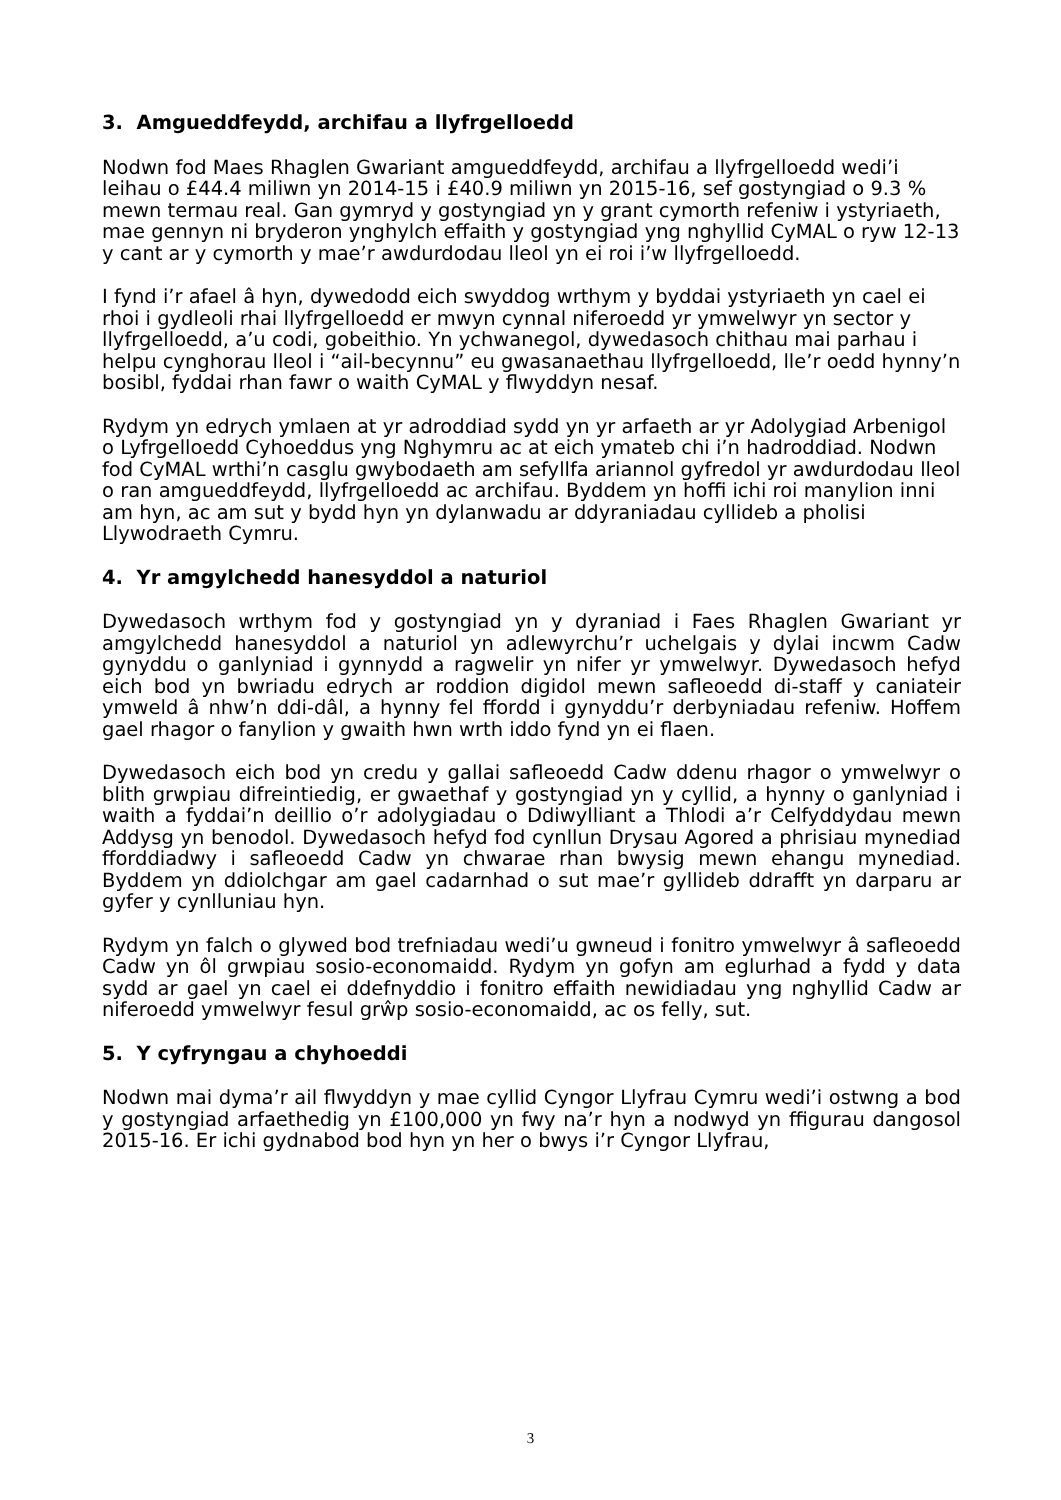3. Amgueddfeydd, archifau a llyfrgelloedd
Nodwn fod Maes Rhaglen Gwariant amgueddfeydd, archifau a llyfrgelloedd wedi’i leihau o £44.4 miliwn yn 2014-15 i £40.9 miliwn yn 2015-16, sef gostyngiad o 9.3 % mewn termau real. Gan gymryd y gostyngiad yn y grant cymorth refeniw i ystyriaeth, mae gennyn ni bryderon ynghylch effaith y gostyngiad yng nghyllid CyMAL o ryw 12-13 y cant ar y cymorth y mae’r awdurdodau lleol yn ei roi i’w llyfrgelloedd.
I fynd i’r afael â hyn, dywedodd eich swyddog wrthym y byddai ystyriaeth yn cael ei rhoi i gydleoli rhai llyfrgelloedd er mwyn cynnal niferoedd yr ymwelwyr yn sector y llyfrgelloedd, a’u codi, gobeithio. Yn ychwanegol, dywedasoch chithau mai parhau i helpu cynghorau lleol i “ail-becynnu” eu gwasanaethau llyfrgelloedd, lle’r oedd hynny’n bosibl, fyddai rhan fawr o waith CyMAL y flwyddyn nesaf.
Rydym yn edrych ymlaen at yr adroddiad sydd yn yr arfaeth ar yr Adolygiad Arbenigol o Lyfrgelloedd Cyhoeddus yng Nghymru ac at eich ymateb chi i’n hadroddiad. Nodwn fod CyMAL wrthi’n casglu gwybodaeth am sefyllfa ariannol gyfredol yr awdurdodau lleol o ran amgueddfeydd, llyfrgelloedd ac archifau. Byddem yn hoffi ichi roi manylion inni am hyn, ac am sut y bydd hyn yn dylanwadu ar ddyraniadau cyllideb a pholisi Llywodraeth Cymru.
4. Yr amgylchedd hanesyddol a naturiol
Dywedasoch wrthym fod y gostyngiad yn y dyraniad i Faes Rhaglen Gwariant yr amgylchedd hanesyddol a naturiol yn adlewyrchu’r uchelgais y dylai incwm Cadw gynyddu o ganlyniad i gynnydd a ragwelir yn nifer yr ymwelwyr. Dywedasoch hefyd eich bod yn bwriadu edrych ar roddion digidol mewn safleoedd di-staff y caniateir ymweld â nhw’n ddi-dâl, a hynny fel ffordd i gynyddu’r derbyniadau refeniw. Hoffem gael rhagor o fanylion y gwaith hwn wrth iddo fynd yn ei flaen.
Dywedasoch eich bod yn credu y gallai safleoedd Cadw ddenu rhagor o ymwelwyr o blith grwpiau difreintiedig, er gwaethaf y gostyngiad yn y cyllid, a hynny o ganlyniad i waith a fyddai’n deillio o’r adolygiadau o Ddiwylliant a Thlodi a’r Celfyddydau mewn Addysg yn benodol. Dywedasoch hefyd fod cynllun Drysau Agored a phrisiau mynediad fforddiadwy i safleoedd Cadw yn chwarae rhan bwysig mewn ehangu mynediad. Byddem yn ddiolchgar am gael cadarnhad o sut mae’r gyllideb ddrafft yn darparu ar gyfer y cynlluniau hyn.
Rydym yn falch o glywed bod trefniadau wedi’u gwneud i fonitro ymwelwyr â safleoedd Cadw yn ôl grwpiau sosio-economaidd. Rydym yn gofyn am eglurhad a fydd y data sydd ar gael yn cael ei ddefnyddio i fonitro effaith newidiadau yng nghyllid Cadw ar niferoedd ymwelwyr fesul grŵp sosio-economaidd, ac os felly, sut.
5. Y cyfryngau a chyhoeddi
Nodwn mai dyma’r ail flwyddyn y mae cyllid Cyngor Llyfrau Cymru wedi’i ostwng a bod y gostyngiad arfaethedig yn £100,000 yn fwy na’r hyn a nodwyd yn ffigurau dangosol 2015-16. Er ichi gydnabod bod hyn yn her o bwys i’r Cyngor Llyfrau,
3